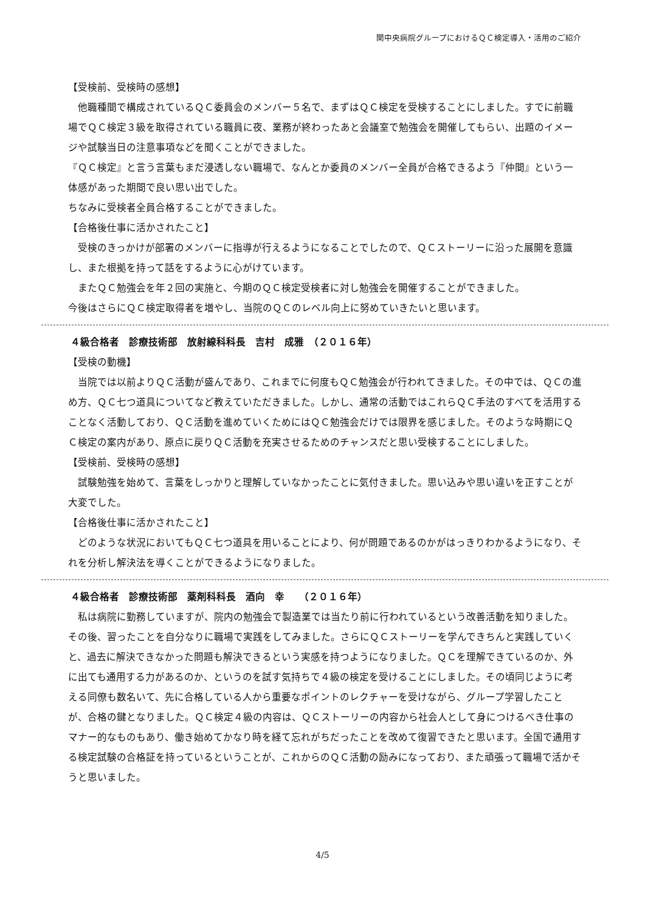関中央病院グループにおけるＱＣ検定導入・活用のご紹介
【受検前、受検時の感想】
　他職種間で構成されているＱＣ委員会のメンバー５名で、まずはＱＣ検定を受検することにしました。すでに前職場でＱＣ検定３級を取得されている職員に夜、業務が終わったあと会議室で勉強会を開催してもらい、出題のイメージや試験当日の注意事項などを聞くことができました。
『ＱＣ検定』と言う言葉もまだ浸透しない職場で、なんとか委員のメンバー全員が合格できるよう『仲間』という一体感があった期間で良い思い出でした。
ちなみに受検者全員合格することができました。
【合格後仕事に活かされたこと】
　受検のきっかけが部署のメンバーに指導が行えるようになることでしたので、ＱＣストーリーに沿った展開を意識し、また根拠を持って話をするように心がけています。
　またＱＣ勉強会を年２回の実施と、今期のＱＣ検定受検者に対し勉強会を開催することができました。
今後はさらにＱＣ検定取得者を増やし、当院のＱＣのレベル向上に努めていきたいと思います。
４級合格者　診療技術部　放射線科科長　吉村　成雅　（２０１６年）
【受検の動機】
　当院では以前よりＱＣ活動が盛んであり、これまでに何度もＱＣ勉強会が行われてきました。その中では、ＱＣの進め方、ＱＣ七つ道具についてなど教えていただきました。しかし、通常の活動ではこれらＱＣ手法のすべてを活用することなく活動しており、ＱＣ活動を進めていくためにはＱＣ勉強会だけでは限界を感じました。そのような時期にＱＣ検定の案内があり、原点に戻りＱＣ活動を充実させるためのチャンスだと思い受検することにしました。
【受検前、受検時の感想】
　試験勉強を始めて、言葉をしっかりと理解していなかったことに気付きました。思い込みや思い違いを正すことが大変でした。
【合格後仕事に活かされたこと】
　どのような状況においてもＱＣ七つ道具を用いることにより、何が問題であるのかがはっきりわかるようになり、それを分析し解決法を導くことができるようになりました。
４級合格者　診療技術部　薬剤科科長　酒向　幸　　（２０１６年）
　私は病院に勤務していますが、院内の勉強会で製造業では当たり前に行われているという改善活動を知りました。その後、習ったことを自分なりに職場で実践をしてみました。さらにＱＣストーリーを学んできちんと実践していくと、過去に解決できなかった問題も解決できるという実感を持つようになりました。ＱＣを理解できているのか、外に出ても通用する力があるのか、というのを試す気持ちで４級の検定を受けることにしました。その頃同じように考える同僚も数名いて、先に合格している人から重要なポイントのレクチャーを受けながら、グループ学習したことが、合格の鍵となりました。ＱＣ検定４級の内容は、ＱＣストーリーの内容から社会人として身につけるべき仕事のマナー的なものもあり、働き始めてかなり時を経て忘れがちだったことを改めて復習できたと思います。全国で通用する検定試験の合格証を持っているということが、これからのＱＣ活動の励みになっており、また頑張って職場で活かそうと思いました。
4/5